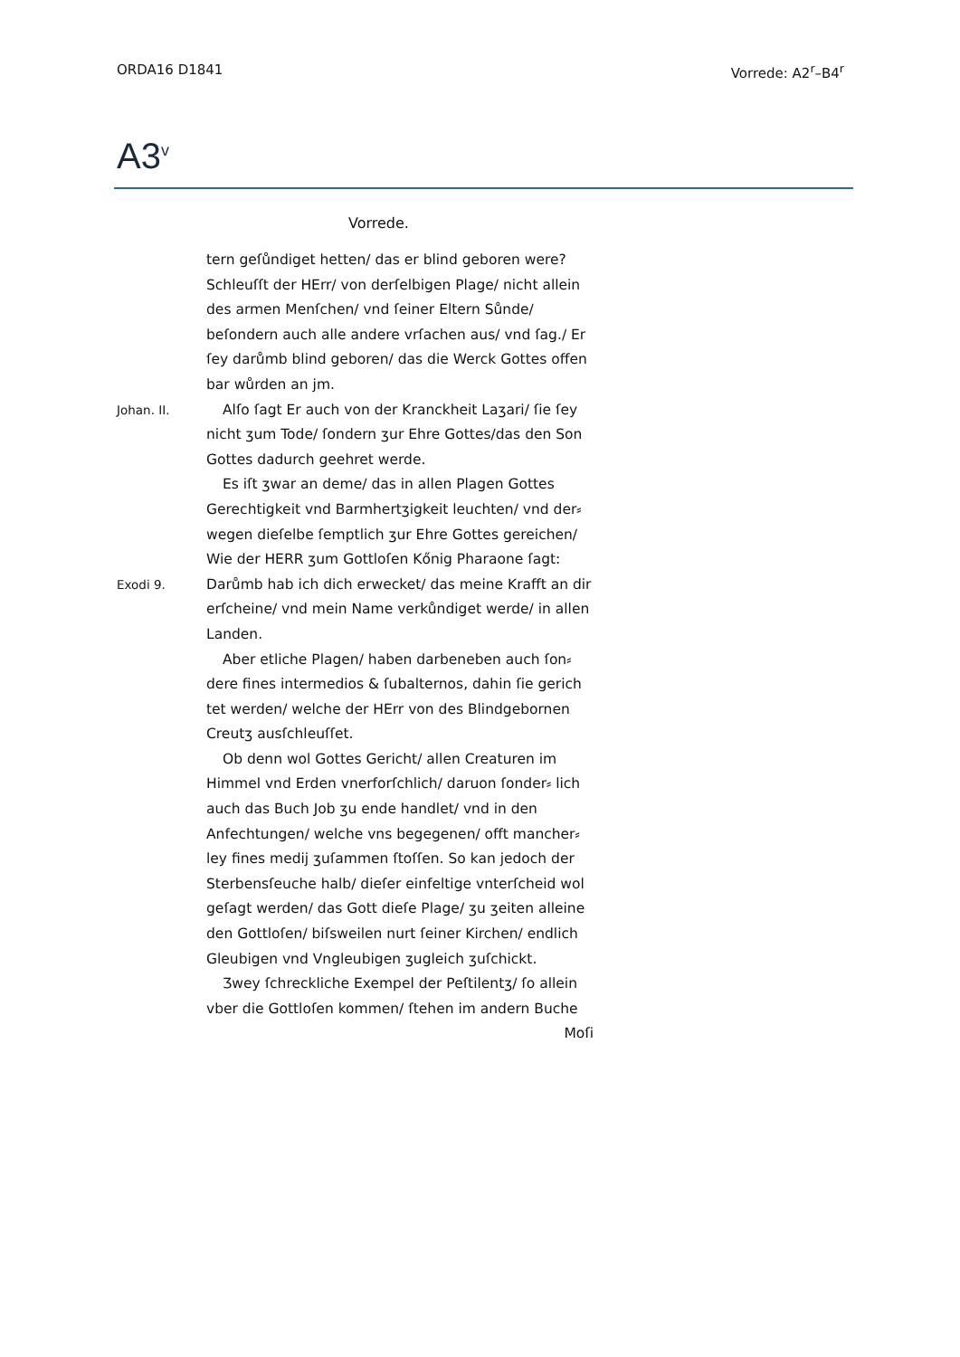ORDA16 D1841 Vorrede: A2<sup>r</sup>–B4<sup>r</sup>
A3<sup>v</sup>
Vorrede.
tern geſůndiget hetten/ das er blind geboren were? Schleuſſt der HErr/ von derſelbigen Plage/ nicht allein des armen Menſchen/ vnd ſeiner Eltern Sůnde/ beſondern auch alle andere vrſachen aus/ vnd ſag./ Er ſey darůmb blind geboren/ das die Werck Gottes offen bar wůrden an jm.
Johan. II. Alſo ſagt Er auch von der Kranckheit Laʒari/ ſie ſey nicht ʒum Tode/ ſondern ʒur Ehre Gottes/das den Son Gottes dadurch geehret werde.
Exodi 9. Es iſt ʒwar an deme/ das in allen Plagen Gottes Gerechtigkeit vnd Barmhertʒigkeit leuchten/ vnd der⸗ wegen dieſelbe ſemptlich ʒur Ehre Gottes gereichen/ Wie der HERR ʒum Gottloſen Kőnig Pharaone ſagt: Darůmb hab ich dich erwecket/ das meine Krafft an dir erſcheine/ vnd mein Name verkůndiget werde/ in allen Landen.
Aber etliche Plagen/ haben darbeneben auch ſon⸗ dere fines intermedios & ſubalternos, dahin ſie gerich tet werden/ welche der HErr von des Blindgebornen Creutʒ ausſchleuſſet.
Ob denn wol Gottes Gericht/ allen Creaturen im Himmel vnd Erden vnerforſchlich/ daruon ſonder⸗ lich auch das Buch Job ʒu ende handlet/ vnd in den Anfechtungen/ welche vns begegenen/ offt mancher⸗ ley fines medij ʒuſammen ſtoſſen. So kan jedoch der Sterbensſeuche halb/ dieſer einfeltige vnterſcheid wol geſagt werden/ das Gott dieſe Plage/ ʒu ʒeiten alleine den Gottloſen/ biſsweilen nurt ſeiner Kirchen/ endlich Gleubigen vnd Vngleubigen ʒugleich ʒuſchickt.
Ʒwey ſchreckliche Exempel der Peſtilentʒ/ ſo allein vber die Gottloſen kommen/ ſtehen im andern Buche
Moſi